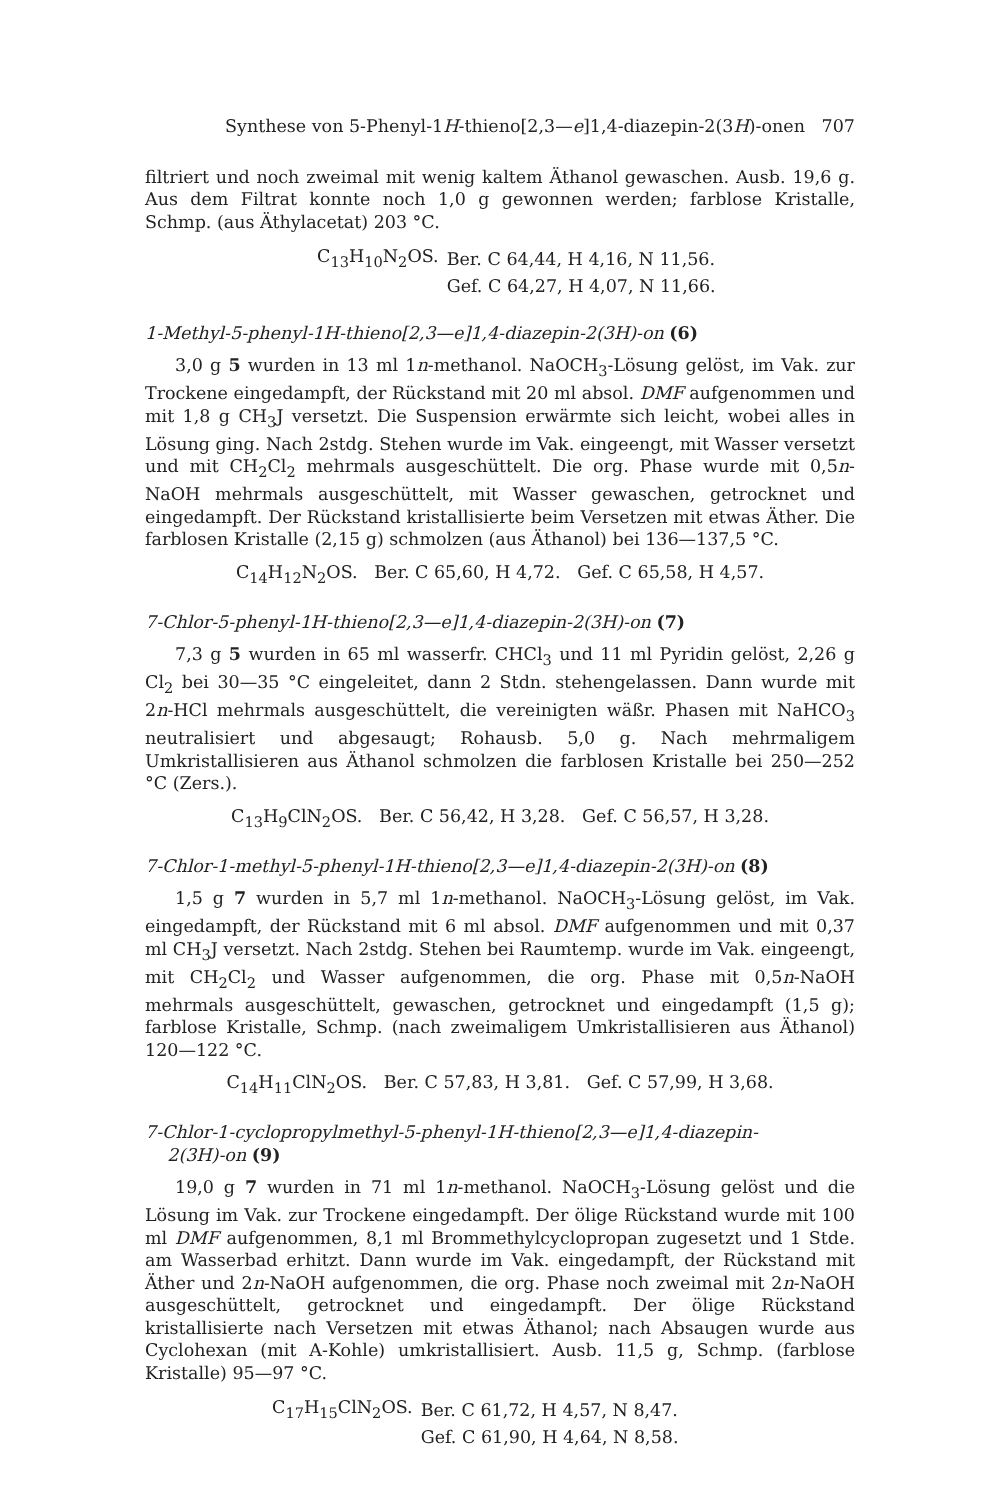Synthese von 5-Phenyl-1H-thieno[2,3—e]1,4-diazepin-2(3H)-onen 707
filtriert und noch zweimal mit wenig kaltem Äthanol gewaschen. Ausb. 19,6 g. Aus dem Filtrat konnte noch 1,0 g gewonnen werden; farblose Kristalle, Schmp. (aus Äthylacetat) 203 °C.
| C<sub>13</sub>H<sub>10</sub>N<sub>2</sub>OS. | Ber. C 64,44, H 4,16, N 11,56. |
| | Gef. C 64,27, H 4,07, N 11,66. |
1-Methyl-5-phenyl-1H-thieno[2,3—e]1,4-diazepin-2(3H)-on (6)
3,0 g 5 wurden in 13 ml 1n-methanol. NaOCH<sub>3</sub>-Lösung gelöst, im Vak. zur Trockene eingedampft, der Rückstand mit 20 ml absol. DMF aufgenommen und mit 1,8 g CH<sub>3</sub>J versetzt. Die Suspension erwärmte sich leicht, wobei alles in Lösung ging. Nach 2stdg. Stehen wurde im Vak. eingeengt, mit Wasser versetzt und mit CH<sub>2</sub>Cl<sub>2</sub> mehrmals ausgeschüttelt. Die org. Phase wurde mit 0,5n-NaOH mehrmals ausgeschüttelt, mit Wasser gewaschen, getrocknet und eingedampft. Der Rückstand kristallisierte beim Versetzen mit etwas Äther. Die farblosen Kristalle (2,15 g) schmolzen (aus Äthanol) bei 136—137,5 °C.
C<sub>14</sub>H<sub>12</sub>N<sub>2</sub>OS. Ber. C 65,60, H 4,72. Gef. C 65,58, H 4,57.
7-Chlor-5-phenyl-1H-thieno[2,3—e]1,4-diazepin-2(3H)-on (7)
7,3 g 5 wurden in 65 ml wasserfr. CHCl<sub>3</sub> und 11 ml Pyridin gelöst, 2,26 g Cl<sub>2</sub> bei 30—35 °C eingeleitet, dann 2 Stdn. stehengelassen. Dann wurde mit 2n-HCl mehrmals ausgeschüttelt, die vereinigten wäßr. Phasen mit NaHCO<sub>3</sub> neutralisiert und abgesaugt; Rohausb. 5,0 g. Nach mehrmaligem Umkristallisieren aus Äthanol schmolzen die farblosen Kristalle bei 250—252 °C (Zers.).
C<sub>13</sub>H<sub>9</sub>ClN<sub>2</sub>OS. Ber. C 56,42, H 3,28. Gef. C 56,57, H 3,28.
7-Chlor-1-methyl-5-phenyl-1H-thieno[2,3—e]1,4-diazepin-2(3H)-on (8)
1,5 g 7 wurden in 5,7 ml 1n-methanol. NaOCH<sub>3</sub>-Lösung gelöst, im Vak. eingedampft, der Rückstand mit 6 ml absol. DMF aufgenommen und mit 0,37 ml CH<sub>3</sub>J versetzt. Nach 2stdg. Stehen bei Raumtemp. wurde im Vak. eingeengt, mit CH<sub>2</sub>Cl<sub>2</sub> und Wasser aufgenommen, die org. Phase mit 0,5n-NaOH mehrmals ausgeschüttelt, gewaschen, getrocknet und eingedampft (1,5 g); farblose Kristalle, Schmp. (nach zweimaligem Umkristallisieren aus Äthanol) 120—122 °C.
C<sub>14</sub>H<sub>11</sub>ClN<sub>2</sub>OS. Ber. C 57,83, H 3,81. Gef. C 57,99, H 3,68.
7-Chlor-1-cyclopropylmethyl-5-phenyl-1H-thieno[2,3—e]1,4-diazepin-
2(3H)-on (9)
19,0 g 7 wurden in 71 ml 1n-methanol. NaOCH<sub>3</sub>-Lösung gelöst und die Lösung im Vak. zur Trockene eingedampft. Der ölige Rückstand wurde mit 100 ml DMF aufgenommen, 8,1 ml Brommethylcyclopropan zugesetzt und 1 Stde. am Wasserbad erhitzt. Dann wurde im Vak. eingedampft, der Rückstand mit Äther und 2n-NaOH aufgenommen, die org. Phase noch zweimal mit 2n-NaOH ausgeschüttelt, getrocknet und eingedampft. Der ölige Rückstand kristallisierte nach Versetzen mit etwas Äthanol; nach Absaugen wurde aus Cyclohexan (mit A-Kohle) umkristallisiert. Ausb. 11,5 g, Schmp. (farblose Kristalle) 95—97 °C.
| C<sub>17</sub>H<sub>15</sub>ClN<sub>2</sub>OS. | Ber. C 61,72, H 4,57, N 8,47. |
| | Gef. C 61,90, H 4,64, N 8,58. |